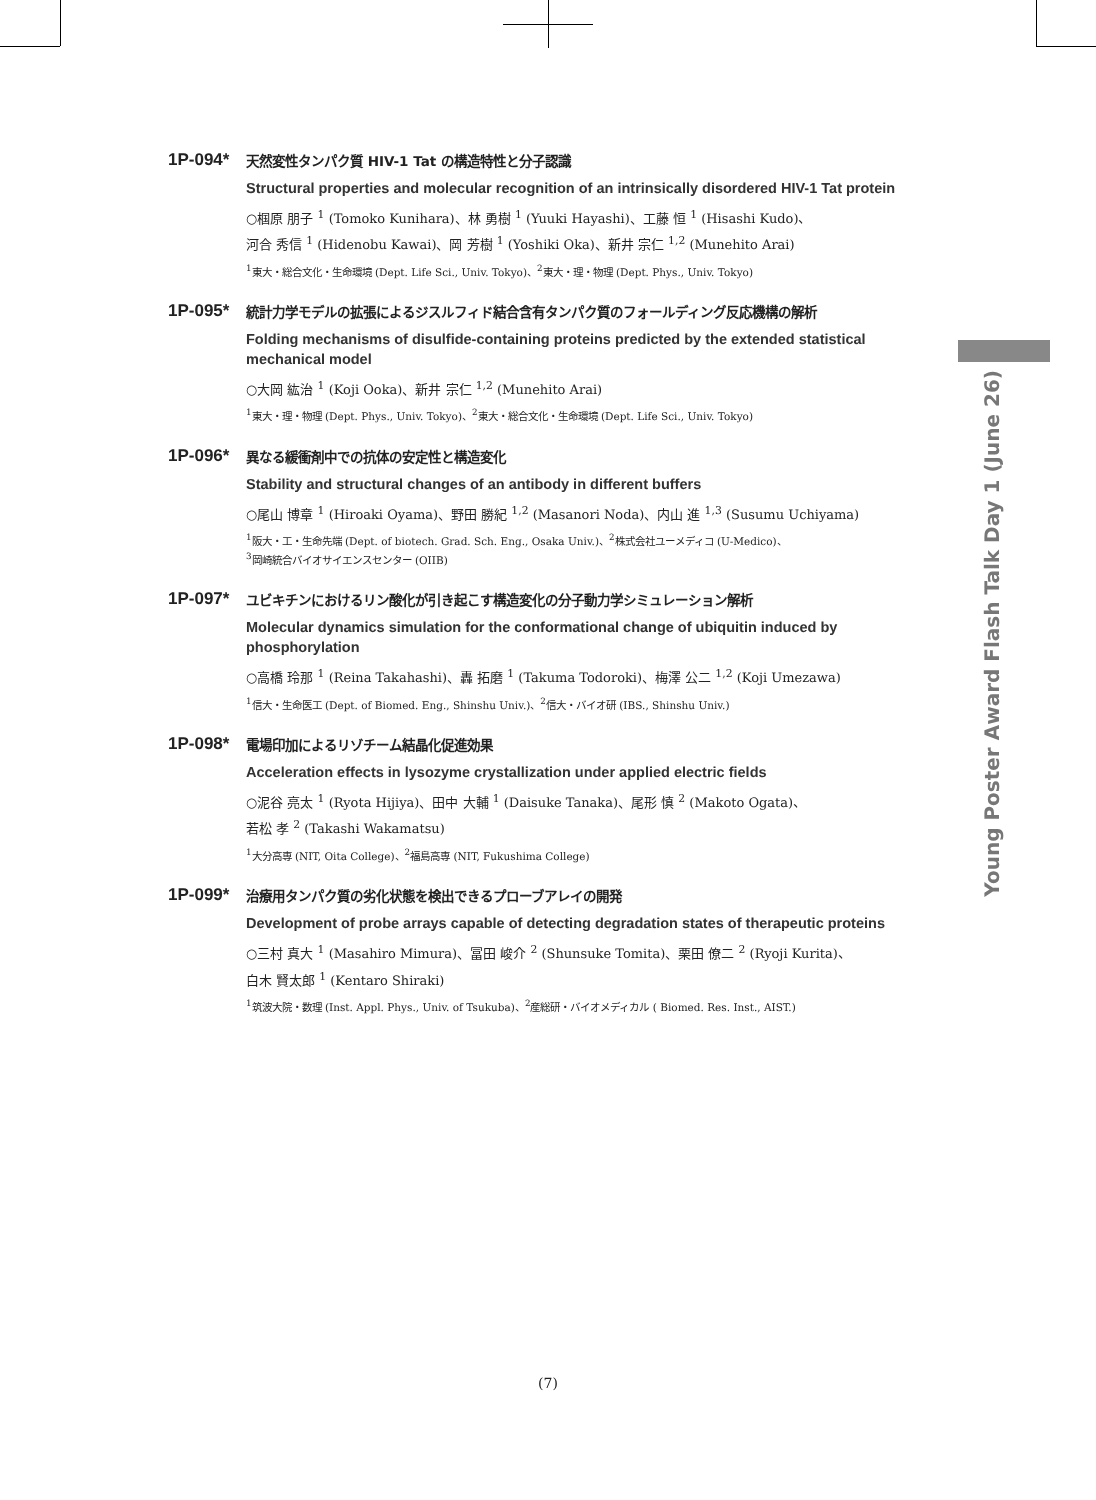1P-094*
天然変性タンパク質 HIV-1 Tat の構造特性と分子認識
Structural properties and molecular recognition of an intrinsically disordered HIV-1 Tat protein
○椢原 朋子 <sup>1</sup> (Tomoko Kunihara)、林 勇樹 <sup>1</sup> (Yuuki Hayashi)、工藤 恒 <sup>1</sup> (Hisashi Kudo)、
河合 秀信 <sup>1</sup> (Hidenobu Kawai)、岡 芳樹 <sup>1</sup> (Yoshiki Oka)、新井 宗仁 <sup>1,2</sup> (Munehito Arai)
<sup>1</sup> 東大・総合文化・生命環境 (Dept. Life Sci., Univ. Tokyo)、<sup>2</sup>東大・理・物理 (Dept. Phys., Univ. Tokyo)
1P-095*
統計力学モデルの拡張によるジスルフィド結合含有タンパク質のフォールディング反応機構の解析
Folding mechanisms of disulfide-containing proteins predicted by the extended statistical mechanical model
○大岡 紘治 <sup>1</sup> (Koji Ooka)、新井 宗仁 <sup>1,2</sup> (Munehito Arai)
<sup>1</sup> 東大・理・物理 (Dept. Phys., Univ. Tokyo)、<sup>2</sup>東大・総合文化・生命環境 (Dept. Life Sci., Univ. Tokyo)
1P-096*
異なる緩衝剤中での抗体の安定性と構造変化
Stability and structural changes of an antibody in different buffers
○尾山 博章 <sup>1</sup> (Hiroaki Oyama)、野田 勝紀 <sup>1,2</sup> (Masanori Noda)、内山 進 <sup>1,3</sup> (Susumu Uchiyama)
<sup>1</sup> 阪大・工・生命先端 (Dept. of biotech. Grad. Sch. Eng., Osaka Univ.)、<sup>2</sup>株式会社ユーメディコ (U-Medico)、
<sup>3</sup> 岡崎統合バイオサイエンスセンター (OIIB)
1P-097*
ユビキチンにおけるリン酸化が引き起こす構造変化の分子動力学シミュレーション解析
Molecular dynamics simulation for the conformational change of ubiquitin induced by phosphorylation
○高橋 玲那 <sup>1</sup> (Reina Takahashi)、轟 拓磨 <sup>1</sup> (Takuma Todoroki)、梅澤 公二 <sup>1,2</sup> (Koji Umezawa)
<sup>1</sup> 信大・生命医工 (Dept. of Biomed. Eng., Shinshu Univ.)、<sup>2</sup>信大・バイオ研 (IBS., Shinshu Univ.)
1P-098*
電場印加によるリゾチーム結晶化促進効果
Acceleration effects in lysozyme crystallization under applied electric fields
○泥谷 亮太 <sup>1</sup> (Ryota Hijiya)、田中 大輔 <sup>1</sup> (Daisuke Tanaka)、尾形 慎 <sup>2</sup> (Makoto Ogata)、
若松 孝 <sup>2</sup> (Takashi Wakamatsu)
<sup>1</sup> 大分高専 (NIT, Oita College)、<sup>2</sup>福島高専 (NIT, Fukushima College)
1P-099*
治療用タンパク質の劣化状態を検出できるプローブアレイの開発
Development of probe arrays capable of detecting degradation states of therapeutic proteins
○三村 真大 <sup>1</sup> (Masahiro Mimura)、冨田 峻介 <sup>2</sup> (Shunsuke Tomita)、栗田 僚二 <sup>2</sup> (Ryoji Kurita)、
白木 賢太郎 <sup>1</sup> (Kentaro Shiraki)
<sup>1</sup> 筑波大院・数理 (Inst. Appl. Phys., Univ. of Tsukuba)、<sup>2</sup>産総研・バイオメディカル ( Biomed. Res. Inst., AIST.)
Young Poster Award Flash Talk Day 1 (June 26)
(7)